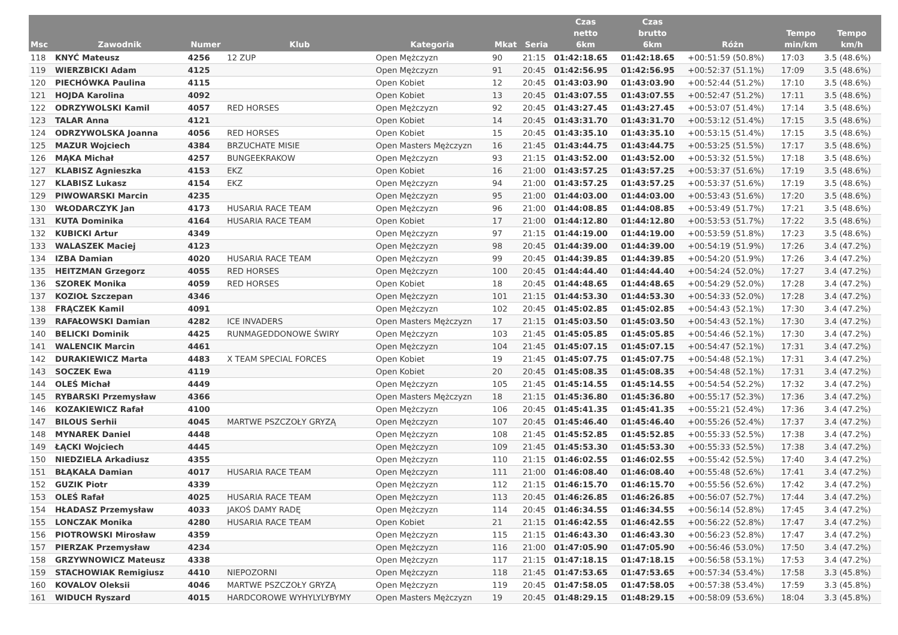| Msc | Zawodnik | Numer | Klub | Kategoria | Mkat | Seria | Czas netto 6km | Czas brutto 6km | Różn | Tempo min/km | Tempo km/h |
| --- | --- | --- | --- | --- | --- | --- | --- | --- | --- | --- | --- |
| 118 | KNYĆ Mateusz | 4256 | 12 ZUP | Open Mężczyzn | 90 | 21:15 | 01:42:18.65 | 01:42:18.65 | +00:51:59 (50.8%) | 17:03 | 3.5 (48.6%) |
| 119 | WIERZBICKI Adam | 4125 | | Open Mężczyzn | 91 | 20:45 | 01:42:56.95 | 01:42:56.95 | +00:52:37 (51.1%) | 17:09 | 3.5 (48.6%) |
| 120 | PIECHÓWKA Paulina | 4115 | | Open Kobiet | 12 | 20:45 | 01:43:03.90 | 01:43:03.90 | +00:52:44 (51.2%) | 17:10 | 3.5 (48.6%) |
| 121 | HOJDA Karolina | 4092 | | Open Kobiet | 13 | 20:45 | 01:43:07.55 | 01:43:07.55 | +00:52:47 (51.2%) | 17:11 | 3.5 (48.6%) |
| 122 | ODRZYWOLSKI Kamil | 4057 | RED HORSES | Open Mężczyzn | 92 | 20:45 | 01:43:27.45 | 01:43:27.45 | +00:53:07 (51.4%) | 17:14 | 3.5 (48.6%) |
| 123 | TALAR Anna | 4121 | | Open Kobiet | 14 | 20:45 | 01:43:31.70 | 01:43:31.70 | +00:53:12 (51.4%) | 17:15 | 3.5 (48.6%) |
| 124 | ODRZYWOLSKA Joanna | 4056 | RED HORSES | Open Kobiet | 15 | 20:45 | 01:43:35.10 | 01:43:35.10 | +00:53:15 (51.4%) | 17:15 | 3.5 (48.6%) |
| 125 | MAZUR Wojciech | 4384 | BRZUCHATE MISIE | Open Masters Mężczyzn | 16 | 21:45 | 01:43:44.75 | 01:43:44.75 | +00:53:25 (51.5%) | 17:17 | 3.5 (48.6%) |
| 126 | MĄKA Michał | 4257 | BUNGEEKRAKOW | Open Mężczyzn | 93 | 21:15 | 01:43:52.00 | 01:43:52.00 | +00:53:32 (51.5%) | 17:18 | 3.5 (48.6%) |
| 127 | KLABISZ Agnieszka | 4153 | EKZ | Open Kobiet | 16 | 21:00 | 01:43:57.25 | 01:43:57.25 | +00:53:37 (51.6%) | 17:19 | 3.5 (48.6%) |
| 127 | KLABISZ Lukasz | 4154 | EKZ | Open Mężczyzn | 94 | 21:00 | 01:43:57.25 | 01:43:57.25 | +00:53:37 (51.6%) | 17:19 | 3.5 (48.6%) |
| 129 | PIWOWARSKI Marcin | 4235 | | Open Mężczyzn | 95 | 21:00 | 01:44:03.00 | 01:44:03.00 | +00:53:43 (51.6%) | 17:20 | 3.5 (48.6%) |
| 130 | WŁODARCZYK Jan | 4173 | HUSARIA RACE TEAM | Open Mężczyzn | 96 | 21:00 | 01:44:08.85 | 01:44:08.85 | +00:53:49 (51.7%) | 17:21 | 3.5 (48.6%) |
| 131 | KUTA Dominika | 4164 | HUSARIA RACE TEAM | Open Kobiet | 17 | 21:00 | 01:44:12.80 | 01:44:12.80 | +00:53:53 (51.7%) | 17:22 | 3.5 (48.6%) |
| 132 | KUBICKI Artur | 4349 | | Open Mężczyzn | 97 | 21:15 | 01:44:19.00 | 01:44:19.00 | +00:53:59 (51.8%) | 17:23 | 3.5 (48.6%) |
| 133 | WALASZEK Maciej | 4123 | | Open Mężczyzn | 98 | 20:45 | 01:44:39.00 | 01:44:39.00 | +00:54:19 (51.9%) | 17:26 | 3.4 (47.2%) |
| 134 | IZBA Damian | 4020 | HUSARIA RACE TEAM | Open Mężczyzn | 99 | 20:45 | 01:44:39.85 | 01:44:39.85 | +00:54:20 (51.9%) | 17:26 | 3.4 (47.2%) |
| 135 | HEITZMAN Grzegorz | 4055 | RED HORSES | Open Mężczyzn | 100 | 20:45 | 01:44:44.40 | 01:44:44.40 | +00:54:24 (52.0%) | 17:27 | 3.4 (47.2%) |
| 136 | SZOREK Monika | 4059 | RED HORSES | Open Kobiet | 18 | 20:45 | 01:44:48.65 | 01:44:48.65 | +00:54:29 (52.0%) | 17:28 | 3.4 (47.2%) |
| 137 | KOZIOŁ Szczepan | 4346 | | Open Mężczyzn | 101 | 21:15 | 01:44:53.30 | 01:44:53.30 | +00:54:33 (52.0%) | 17:28 | 3.4 (47.2%) |
| 138 | FRĄCZEK Kamil | 4091 | | Open Mężczyzn | 102 | 20:45 | 01:45:02.85 | 01:45:02.85 | +00:54:43 (52.1%) | 17:30 | 3.4 (47.2%) |
| 139 | RAFAŁOWSKI Damian | 4282 | ICE INVADERS | Open Masters Mężczyzn | 17 | 21:15 | 01:45:03.50 | 01:45:03.50 | +00:54:43 (52.1%) | 17:30 | 3.4 (47.2%) |
| 140 | BELICKI Dominik | 4425 | RUNMAGEDDONOWE ŚWIRY | Open Mężczyzn | 103 | 21:45 | 01:45:05.85 | 01:45:05.85 | +00:54:46 (52.1%) | 17:30 | 3.4 (47.2%) |
| 141 | WALENCIK Marcin | 4461 | | Open Mężczyzn | 104 | 21:45 | 01:45:07.15 | 01:45:07.15 | +00:54:47 (52.1%) | 17:31 | 3.4 (47.2%) |
| 142 | DURAKIEWICZ Marta | 4483 | X TEAM SPECIAL FORCES | Open Kobiet | 19 | 21:45 | 01:45:07.75 | 01:45:07.75 | +00:54:48 (52.1%) | 17:31 | 3.4 (47.2%) |
| 143 | SOCZEK Ewa | 4119 | | Open Kobiet | 20 | 20:45 | 01:45:08.35 | 01:45:08.35 | +00:54:48 (52.1%) | 17:31 | 3.4 (47.2%) |
| 144 | OLEŚ Michał | 4449 | | Open Mężczyzn | 105 | 21:45 | 01:45:14.55 | 01:45:14.55 | +00:54:54 (52.2%) | 17:32 | 3.4 (47.2%) |
| 145 | RYBARSKI Przemysław | 4366 | | Open Masters Mężczyzn | 18 | 21:15 | 01:45:36.80 | 01:45:36.80 | +00:55:17 (52.3%) | 17:36 | 3.4 (47.2%) |
| 146 | KOZAKIEWICZ Rafał | 4100 | | Open Mężczyzn | 106 | 20:45 | 01:45:41.35 | 01:45:41.35 | +00:55:21 (52.4%) | 17:36 | 3.4 (47.2%) |
| 147 | BILOUS Serhii | 4045 | MARTWE PSZCZOŁY GRYZĄ | Open Mężczyzn | 107 | 20:45 | 01:45:46.40 | 01:45:46.40 | +00:55:26 (52.4%) | 17:37 | 3.4 (47.2%) |
| 148 | MYNAREK Daniel | 4448 | | Open Mężczyzn | 108 | 21:45 | 01:45:52.85 | 01:45:52.85 | +00:55:33 (52.5%) | 17:38 | 3.4 (47.2%) |
| 149 | ŁĄCKI Wojciech | 4445 | | Open Mężczyzn | 109 | 21:45 | 01:45:53.30 | 01:45:53.30 | +00:55:33 (52.5%) | 17:38 | 3.4 (47.2%) |
| 150 | NIEDZIELA Arkadiusz | 4355 | | Open Mężczyzn | 110 | 21:15 | 01:46:02.55 | 01:46:02.55 | +00:55:42 (52.5%) | 17:40 | 3.4 (47.2%) |
| 151 | BŁĄKAŁA Damian | 4017 | HUSARIA RACE TEAM | Open Mężczyzn | 111 | 21:00 | 01:46:08.40 | 01:46:08.40 | +00:55:48 (52.6%) | 17:41 | 3.4 (47.2%) |
| 152 | GUZIK Piotr | 4339 | | Open Mężczyzn | 112 | 21:15 | 01:46:15.70 | 01:46:15.70 | +00:55:56 (52.6%) | 17:42 | 3.4 (47.2%) |
| 153 | OLEŚ Rafał | 4025 | HUSARIA RACE TEAM | Open Mężczyzn | 113 | 20:45 | 01:46:26.85 | 01:46:26.85 | +00:56:07 (52.7%) | 17:44 | 3.4 (47.2%) |
| 154 | HŁADASZ Przemysław | 4033 | JAKOŚ DAMY RADĘ | Open Mężczyzn | 114 | 20:45 | 01:46:34.55 | 01:46:34.55 | +00:56:14 (52.8%) | 17:45 | 3.4 (47.2%) |
| 155 | LONCZAK Monika | 4280 | HUSARIA RACE TEAM | Open Kobiet | 21 | 21:15 | 01:46:42.55 | 01:46:42.55 | +00:56:22 (52.8%) | 17:47 | 3.4 (47.2%) |
| 156 | PIOTROWSKI Mirosław | 4359 | | Open Mężczyzn | 115 | 21:15 | 01:46:43.30 | 01:46:43.30 | +00:56:23 (52.8%) | 17:47 | 3.4 (47.2%) |
| 157 | PIERZAK Przemysław | 4234 | | Open Mężczyzn | 116 | 21:00 | 01:47:05.90 | 01:47:05.90 | +00:56:46 (53.0%) | 17:50 | 3.4 (47.2%) |
| 158 | GRZYWNOWICZ Mateusz | 4338 | | Open Mężczyzn | 117 | 21:15 | 01:47:18.15 | 01:47:18.15 | +00:56:58 (53.1%) | 17:53 | 3.4 (47.2%) |
| 159 | STACHOWIAK Remigiusz | 4410 | NIEPOZORNI | Open Mężczyzn | 118 | 21:45 | 01:47:53.65 | 01:47:53.65 | +00:57:34 (53.4%) | 17:58 | 3.3 (45.8%) |
| 160 | KOVALOV Oleksii | 4046 | MARTWE PSZCZOŁY GRYZĄ | Open Mężczyzn | 119 | 20:45 | 01:47:58.05 | 01:47:58.05 | +00:57:38 (53.4%) | 17:59 | 3.3 (45.8%) |
| 161 | WIDUCH Ryszard | 4015 | HARDCOROWE WYHYLYLYBYMY | Open Masters Mężczyzn | 19 | 20:45 | 01:48:29.15 | 01:48:29.15 | +00:58:09 (53.6%) | 18:04 | 3.3 (45.8%) |